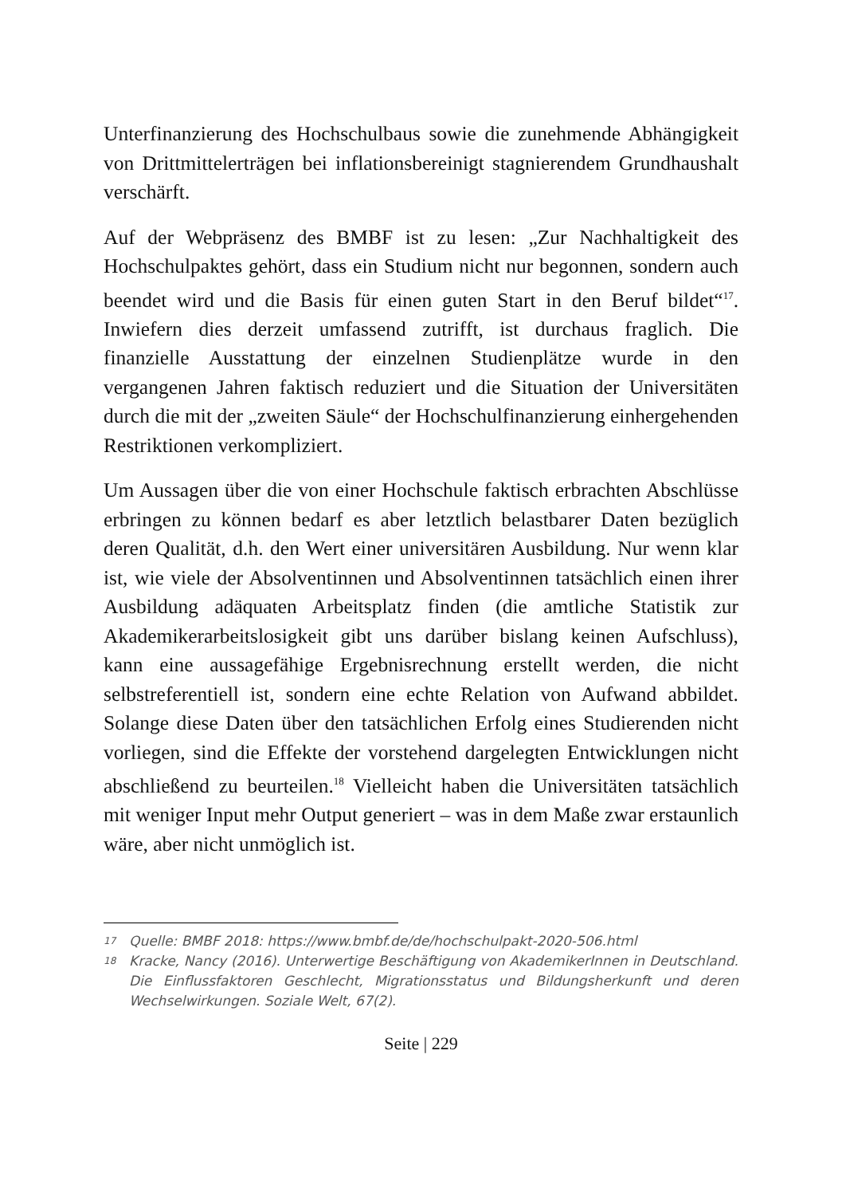Unterfinanzierung des Hochschulbaus sowie die zunehmende Abhängigkeit von Drittmittelerträgen bei inflationsbereinigt stagnierendem Grundhaushalt verschärft.
Auf der Webpräsenz des BMBF ist zu lesen: „Zur Nachhaltigkeit des Hochschulpaktes gehört, dass ein Studium nicht nur begonnen, sondern auch beendet wird und die Basis für einen guten Start in den Beruf bildet“<sup>17</sup>. Inwiefern dies derzeit umfassend zutrifft, ist durchaus fraglich. Die finanzielle Ausstattung der einzelnen Studienplätze wurde in den vergangenen Jahren faktisch reduziert und die Situation der Universitäten durch die mit der „zweiten Säule“ der Hochschulfinanzierung einhergehenden Restriktionen verkompliziert.
Um Aussagen über die von einer Hochschule faktisch erbrachten Abschlüsse erbringen zu können bedarf es aber letztlich belastbarer Daten bezüglich deren Qualität, d.h. den Wert einer universitären Ausbildung. Nur wenn klar ist, wie viele der Absolventinnen und Absolventinnen tatsächlich einen ihrer Ausbildung adäquaten Arbeitsplatz finden (die amtliche Statistik zur Akademikerarbeitslosigkeit gibt uns darüber bislang keinen Aufschluss), kann eine aussagefähige Ergebnisrechnung erstellt werden, die nicht selbstreferentiell ist, sondern eine echte Relation von Aufwand abbildet. Solange diese Daten über den tatsächlichen Erfolg eines Studierenden nicht vorliegen, sind die Effekte der vorstehend dargelegten Entwicklungen nicht abschließend zu beurteilen.<sup>18</sup> Vielleicht haben die Universitäten tatsächlich mit weniger Input mehr Output generiert – was in dem Maße zwar erstaunlich wäre, aber nicht unmöglich ist.
17 Quelle: BMBF 2018: https://www.bmbf.de/de/hochschulpakt-2020-506.html
18 Kracke, Nancy (2016). Unterwertige Beschäftigung von AkademikerInnen in Deutschland. Die Einflussfaktoren Geschlecht, Migrationsstatus und Bildungsherkunft und deren Wechselwirkungen. Soziale Welt, 67(2).
Seite | 229